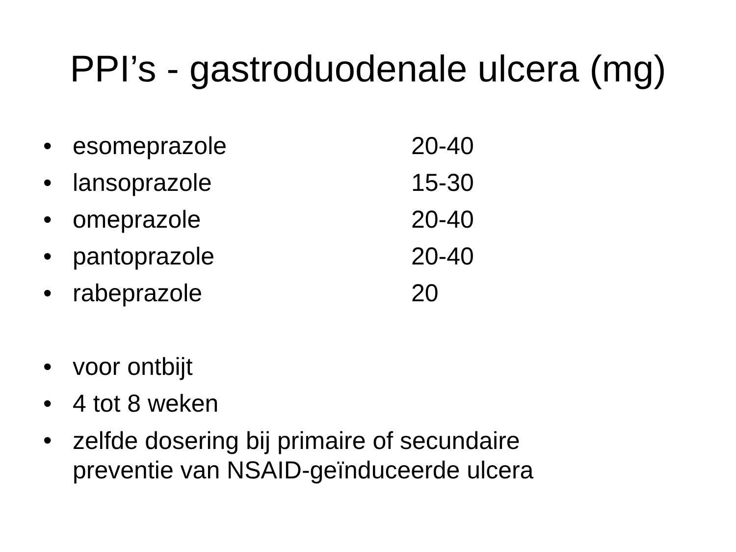PPI’s - gastroduodenale ulcera (mg)
• esomeprazole 20-40
• lansoprazole 15-30
• omeprazole 20-40
• pantoprazole 20-40
• rabeprazole 20
• voor ontbijt
• 4 tot 8 weken
• zelfde dosering bij primaire of secundaire preventie van NSAID-geïnduceerde ulcera